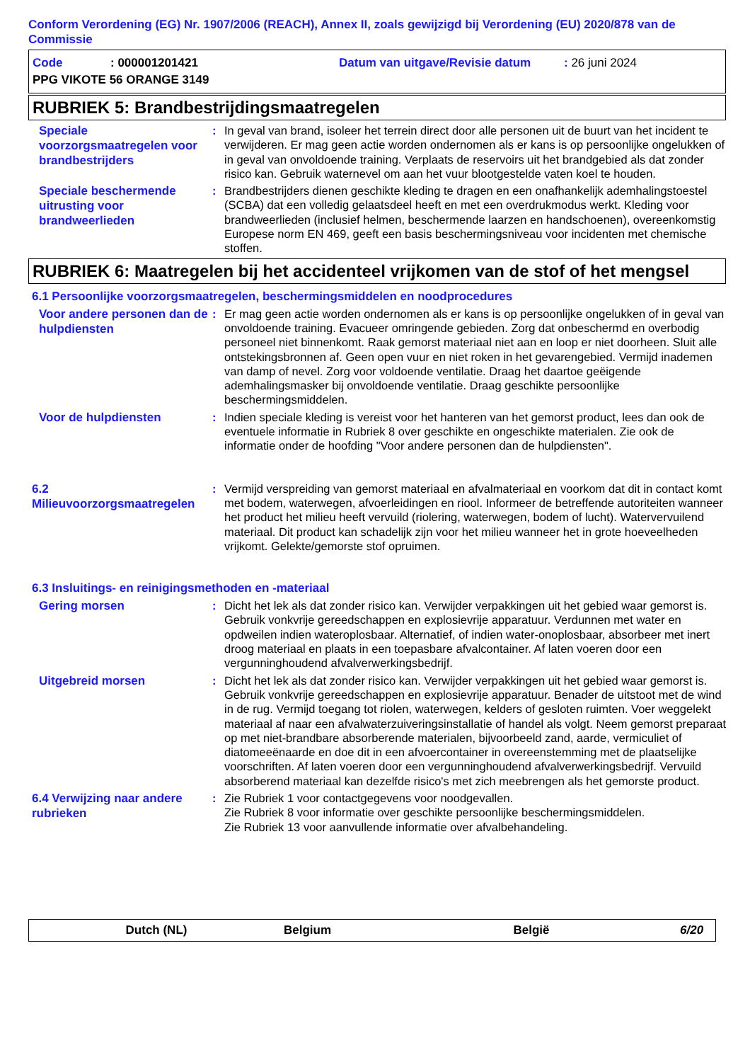Conform Verordening (EG) Nr. 1907/2006 (REACH), Annex II, zoals gewijzigd bij Verordening (EU) 2020/878 van de Commissie
Code: 000001201421 Datum van uitgave/Revisie datum: 26 juni 2024
PPG VIKOTE 56 ORANGE 3149
RUBRIEK 5: Brandbestrijdingsmaatregelen
Speciale voorzorgsmaatregelen voor brandbestrijders
: In geval van brand, isoleer het terrein direct door alle personen uit de buurt van het incident te verwijderen. Er mag geen actie worden ondernomen als er kans is op persoonlijke ongelukken of in geval van onvoldoende training. Verplaats de reservoirs uit het brandgebied als dat zonder risico kan. Gebruik waternevel om aan het vuur blootgestelde vaten koel te houden.
Speciale beschermende uitrusting voor brandweerlieden
: Brandbestrijders dienen geschikte kleding te dragen en een onafhankelijk ademhalingstoestel (SCBA) dat een volledig gelaatsdeel heeft en met een overdrukmodus werkt. Kleding voor brandweerlieden (inclusief helmen, beschermende laarzen en handschoenen), overeenkomstig Europese norm EN 469, geeft een basis beschermingsniveau voor incidenten met chemische stoffen.
RUBRIEK 6: Maatregelen bij het accidenteel vrijkomen van de stof of het mengsel
6.1 Persoonlijke voorzorgsmaatregelen, beschermingsmiddelen en noodprocedures
Voor andere personen dan de hulpdiensten
: Er mag geen actie worden ondernomen als er kans is op persoonlijke ongelukken of in geval van onvoldoende training. Evacueer omringende gebieden. Zorg dat onbeschermd en overbodig personeel niet binnenkomt. Raak gemorst materiaal niet aan en loop er niet doorheen. Sluit alle ontstekingsbronnen af. Geen open vuur en niet roken in het gevarengebied. Vermijd inademen van damp of nevel. Zorg voor voldoende ventilatie. Draag het daartoe geëigende ademhalingsmasker bij onvoldoende ventilatie. Draag geschikte persoonlijke beschermingsmiddelen.
Voor de hulpdiensten
: Indien speciale kleding is vereist voor het hanteren van het gemorst product, lees dan ook de eventuele informatie in Rubriek 8 over geschikte en ongeschikte materialen. Zie ook de informatie onder de hoofding "Voor andere personen dan de hulpdiensten".
6.2 Milieuvoorzorgsmaatregelen
: Vermijd verspreiding van gemorst materiaal en afvalmateriaal en voorkom dat dit in contact komt met bodem, waterwegen, afvoerleidingen en riool. Informeer de betreffende autoriteiten wanneer het product het milieu heeft vervuild (riolering, waterwegen, bodem of lucht). Watervervuilend materiaal. Dit product kan schadelijk zijn voor het milieu wanneer het in grote hoeveelheden vrijkomt. Gelekte/gemorste stof opruimen.
6.3 Insluitings- en reinigingsmethoden en -materiaal
Gering morsen
: Dicht het lek als dat zonder risico kan. Verwijder verpakkingen uit het gebied waar gemorst is. Gebruik vonkvrije gereedschappen en explosievrije apparatuur. Verdunnen met water en opdweilen indien wateroplosbaar. Alternatief, of indien water-onoplosbaar, absorbeer met inert droog materiaal en plaats in een toepasbare afvalcontainer. Af laten voeren door een vergunninghoudend afvalverwerkingsbedrijf.
Uitgebreid morsen
: Dicht het lek als dat zonder risico kan. Verwijder verpakkingen uit het gebied waar gemorst is. Gebruik vonkvrije gereedschappen en explosievrije apparatuur. Benader de uitstoot met de wind in de rug. Vermijd toegang tot riolen, waterwegen, kelders of gesloten ruimten. Voer weggelekt materiaal af naar een afvalwaterzuiveringsinstallatie of handel als volgt. Neem gemorst preparaat op met niet-brandbare absorberende materialen, bijvoorbeeld zand, aarde, vermiculiet of diatomeeënaarde en doe dit in een afvoercontainer in overeenstemming met de plaatselijke voorschriften. Af laten voeren door een vergunninghoudend afvalverwerkingsbedrijf. Vervuild absorberend materiaal kan dezelfde risico's met zich meebrengen als het gemorste product.
6.4 Verwijzing naar andere rubrieken
: Zie Rubriek 1 voor contactgegevens voor noodgevallen.
Zie Rubriek 8 voor informatie over geschikte persoonlijke beschermingsmiddelen.
Zie Rubriek 13 voor aanvullende informatie over afvalbehandeling.
Dutch (NL) Belgium België 6/20